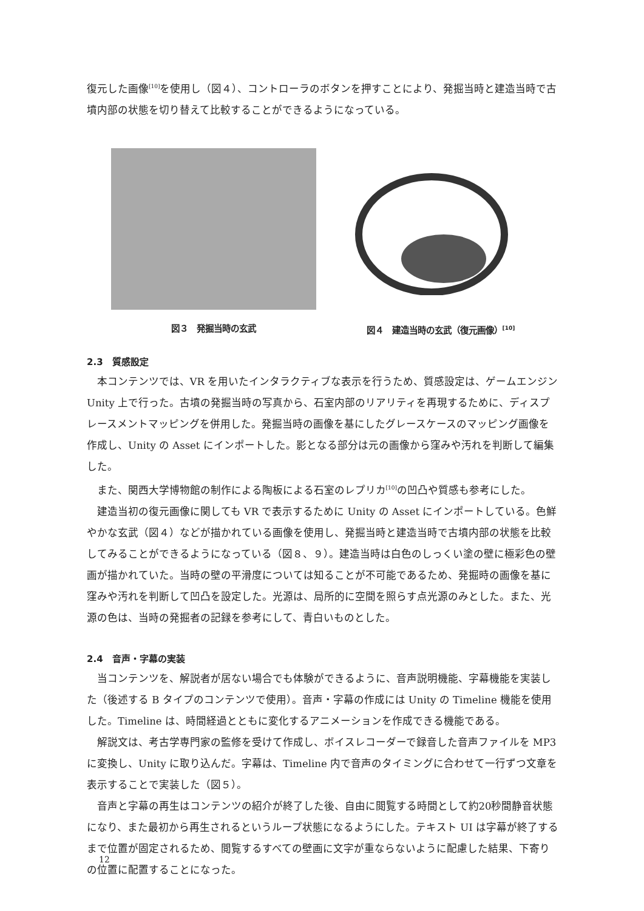復元した画像<sup>[10]</sup>を使用し（図４）、コントローラのボタンを押すことにより、発掘当時と建造当時で古墳内部の状態を切り替えて比較することができるようになっている。
図３　発掘当時の玄武
図４　建造当時の玄武（復元画像）<sup>[10]</sup>
2.3　質感設定
本コンテンツでは、VR を用いたインタラクティブな表示を行うため、質感設定は、ゲームエンジン Unity 上で行った。古墳の発掘当時の写真から、石室内部のリアリティを再現するために、ディスプレースメントマッピングを併用した。発掘当時の画像を基にしたグレースケースのマッピング画像を作成し、Unity の Asset にインポートした。影となる部分は元の画像から窪みや汚れを判断して編集した。
また、関西大学博物館の制作による陶板による石室のレプリカ<sup>[10]</sup>の凹凸や質感も参考にした。
建造当初の復元画像に関しても VR で表示するために Unity の Asset にインポートしている。色鮮やかな玄武（図４）などが描かれている画像を使用し、発掘当時と建造当時で古墳内部の状態を比較してみることができるようになっている（図８、９）。建造当時は白色のしっくい塗の壁に極彩色の壁画が描かれていた。当時の壁の平滑度については知ることが不可能であるため、発掘時の画像を基に窪みや汚れを判断して凹凸を設定した。光源は、局所的に空間を照らす点光源のみとした。また、光源の色は、当時の発掘者の記録を参考にして、青白いものとした。
2.4　音声・字幕の実装
当コンテンツを、解説者が居ない場合でも体験ができるように、音声説明機能、字幕機能を実装した（後述する B タイプのコンテンツで使用）。音声・字幕の作成には Unity の Timeline 機能を使用した。Timeline は、時間経過とともに変化するアニメーションを作成できる機能である。
解説文は、考古学専門家の監修を受けて作成し、ボイスレコーダーで録音した音声ファイルを MP3に変換し、Unity に取り込んだ。字幕は、Timeline 内で音声のタイミングに合わせて一行ずつ文章を表示することで実装した（図５）。
音声と字幕の再生はコンテンツの紹介が終了した後、自由に閲覧する時間として約20秒間静音状態になり、また最初から再生されるというループ状態になるようにした。テキスト UI は字幕が終了するまで位置が固定されるため、閲覧するすべての壁画に文字が重ならないように配慮した結果、下寄りの位置に配置することになった。
12